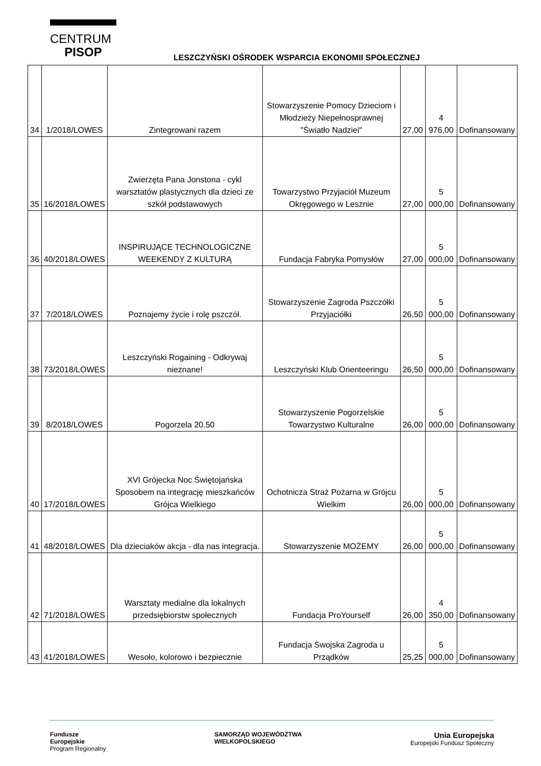CENTRUM
PISOP
LESZCZYŃSKI OŚRODEK WSPARCIA EKONOMII SPOŁECZNEJ
| 34 | 1/2018/LOWES | Zintegrowani razem | Stowarzyszenie Pomocy Dzieciom i Młodzieży Niepełnosprawnej "Światło Nadziei" | 27,00 | 4 976,00 | Dofinansowany |
| 35 | 16/2018/LOWES | Zwierzęta Pana Jonstona - cykl warsztatów plastycznych dla dzieci ze szkół podstawowych | Towarzystwo Przyjaciół Muzeum Okręgowego w Lesznie | 27,00 | 5 000,00 | Dofinansowany |
| 36 | 40/2018/LOWES | INSPIRUJĄCE TECHNOLOGICZNE WEEKENDY Z KULTURĄ | Fundacja Fabryka Pomysłów | 27,00 | 5 000,00 | Dofinansowany |
| 37 | 7/2018/LOWES | Poznajemy życie i rolę pszczół. | Stowarzyszenie Zagroda Pszczółki Przyjaciółki | 26,50 | 5 000,00 | Dofinansowany |
| 38 | 73/2018/LOWES | Leszczyński Rogaining - Odkrywaj nieznane! | Leszczyński Klub Orienteeringu | 26,50 | 5 000,00 | Dofinansowany |
| 39 | 8/2018/LOWES | Pogorzela 20.50 | Stowarzyszenie Pogorzelskie Towarzystwo Kulturalne | 26,00 | 5 000,00 | Dofinansowany |
| 40 | 17/2018/LOWES | XVI Grójecka Noc Świętojańska Sposobem na integrację mieszkańców Grójca Wielkiego | Ochotnicza Straż Pożarna w Grójcu Wielkim | 26,00 | 5 000,00 | Dofinansowany |
| 41 | 48/2018/LOWES | Dla dzieciaków akcja - dla nas integracja. | Stowarzyszenie MOŻEMY | 26,00 | 5 000,00 | Dofinansowany |
| 42 | 71/2018/LOWES | Warsztaty medialne dla lokalnych przedsiębiorstw społecznych | Fundacja ProYourself | 26,00 | 4 350,00 | Dofinansowany |
| 43 | 41/2018/LOWES | Wesoło, kolorowo i bezpiecznie | Fundacja Swojska Zagroda u Prządków | 25,25 | 5 000,00 | Dofinansowany |
Fundusze
Europejskie
Program Regionalny
SAMORZĄD WOJEWÓDZTWA
WIELKOPOLSKIEGO
Unia Europejska
Europejski Fundusz Społeczny